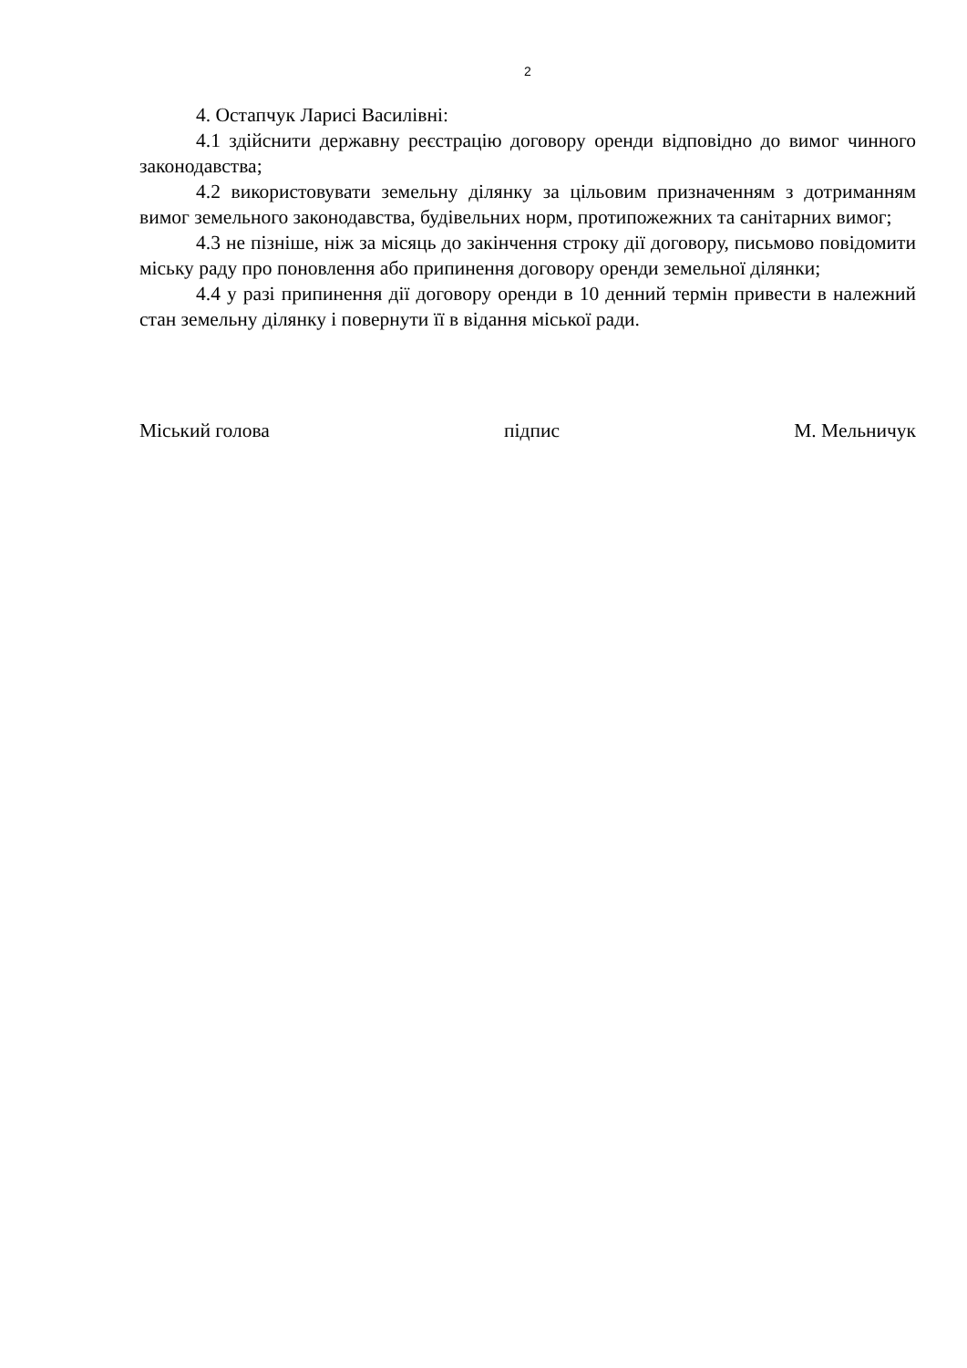2
4. Остапчук Ларисі Василівні:
4.1 здійснити державну реєстрацію договору оренди відповідно до вимог чинного законодавства;
4.2 використовувати земельну ділянку за цільовим призначенням з дотриманням вимог земельного законодавства, будівельних норм, протипожежних та санітарних вимог;
4.3 не пізніше, ніж за місяць до закінчення строку дії договору, письмово повідомити міську раду про поновлення або припинення договору оренди земельної ділянки;
4.4 у разі припинення дії договору оренди в 10 денний термін привести в належний стан земельну ділянку і повернути її в відання міської ради.
Міський голова підпис М. Мельничук